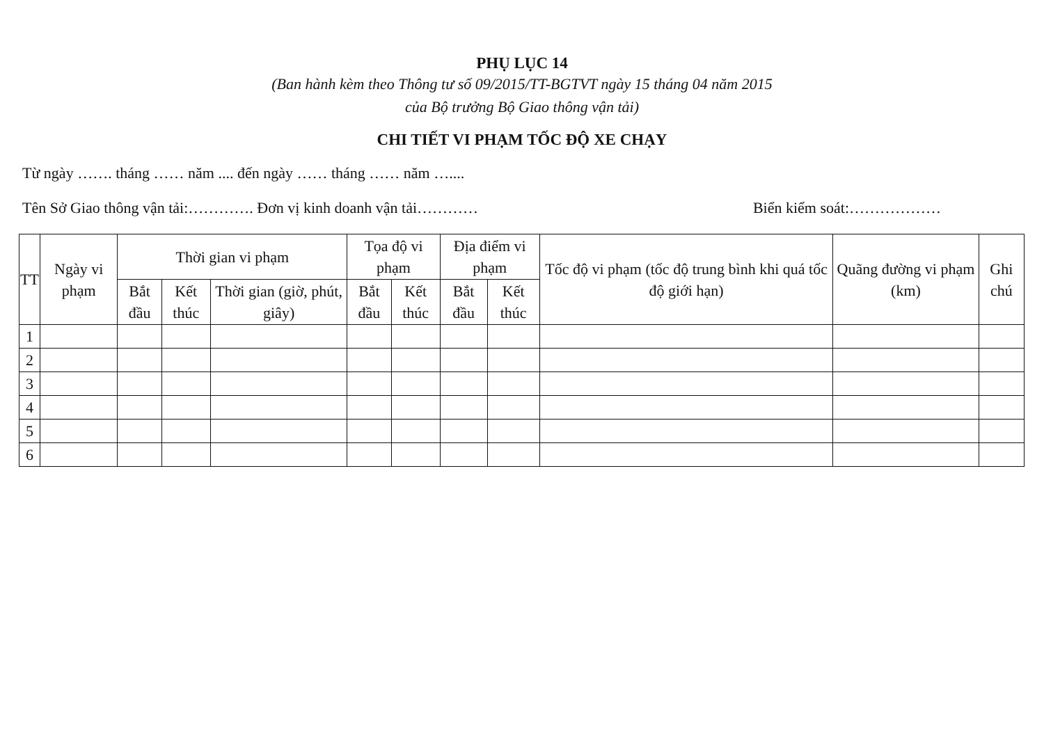PHỤ LỤC 14
(Ban hành kèm theo Thông tư số 09/2015/TT-BGTVT ngày 15 tháng 04 năm 2015
của Bộ trưởng Bộ Giao thông vận tải)
CHI TIẾT VI PHẠM TỐC ĐỘ XE CHẠY
Từ ngày ……. tháng …… năm .... đến ngày …… tháng …… năm …....
Tên Sở Giao thông vận tải:…………. Đơn vị kinh doanh vận tải………… Biển kiểm soát:………………
| TT | Ngày vi phạm | Thời gian vi phạm | | | Tọa độ vi phạm | | Địa điểm vi phạm | | Tốc độ vi phạm (tốc độ trung bình khi quá tốc độ giới hạn) | Quãng đường vi phạm (km) | Ghi chú |
| --- | --- | --- | --- | --- | --- | --- | --- | --- | --- | --- | --- |
| | | Bắt đầu | Kết thúc | Thời gian (giờ, phút, giây) | Bắt đầu | Kết thúc | Bắt đầu | Kết thúc | | | |
| 1 | | | | | | | | | | | |
| 2 | | | | | | | | | | | |
| 3 | | | | | | | | | | | |
| 4 | | | | | | | | | | | |
| 5 | | | | | | | | | | | |
| 6 | | | | | | | | | | | |